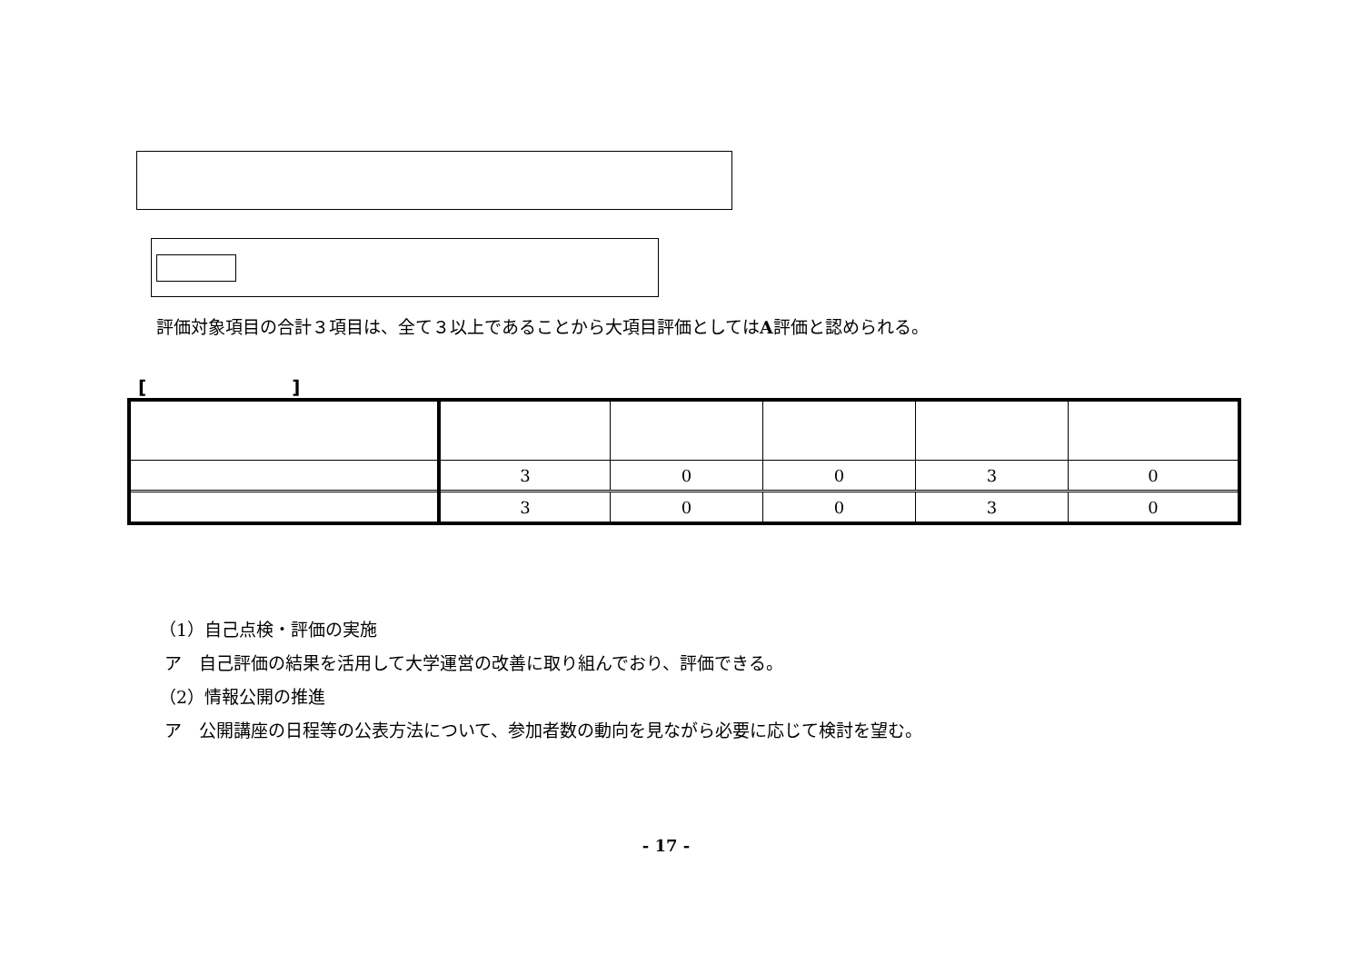評価対象項目の合計３項目は、全て３以上であることから大項目評価としてはA評価と認められる。
[　　　　　　　　]
| | 3 | 0 | 0 | 3 | 0 |
| | 3 | 0 | 0 | 3 | 0 |
（1）自己点検・評価の実施
ア　自己評価の結果を活用して大学運営の改善に取り組んでおり、評価できる。
（2）情報公開の推進
ア　公開講座の日程等の公表方法について、参加者数の動向を見ながら必要に応じて検討を望む。
- 17 -